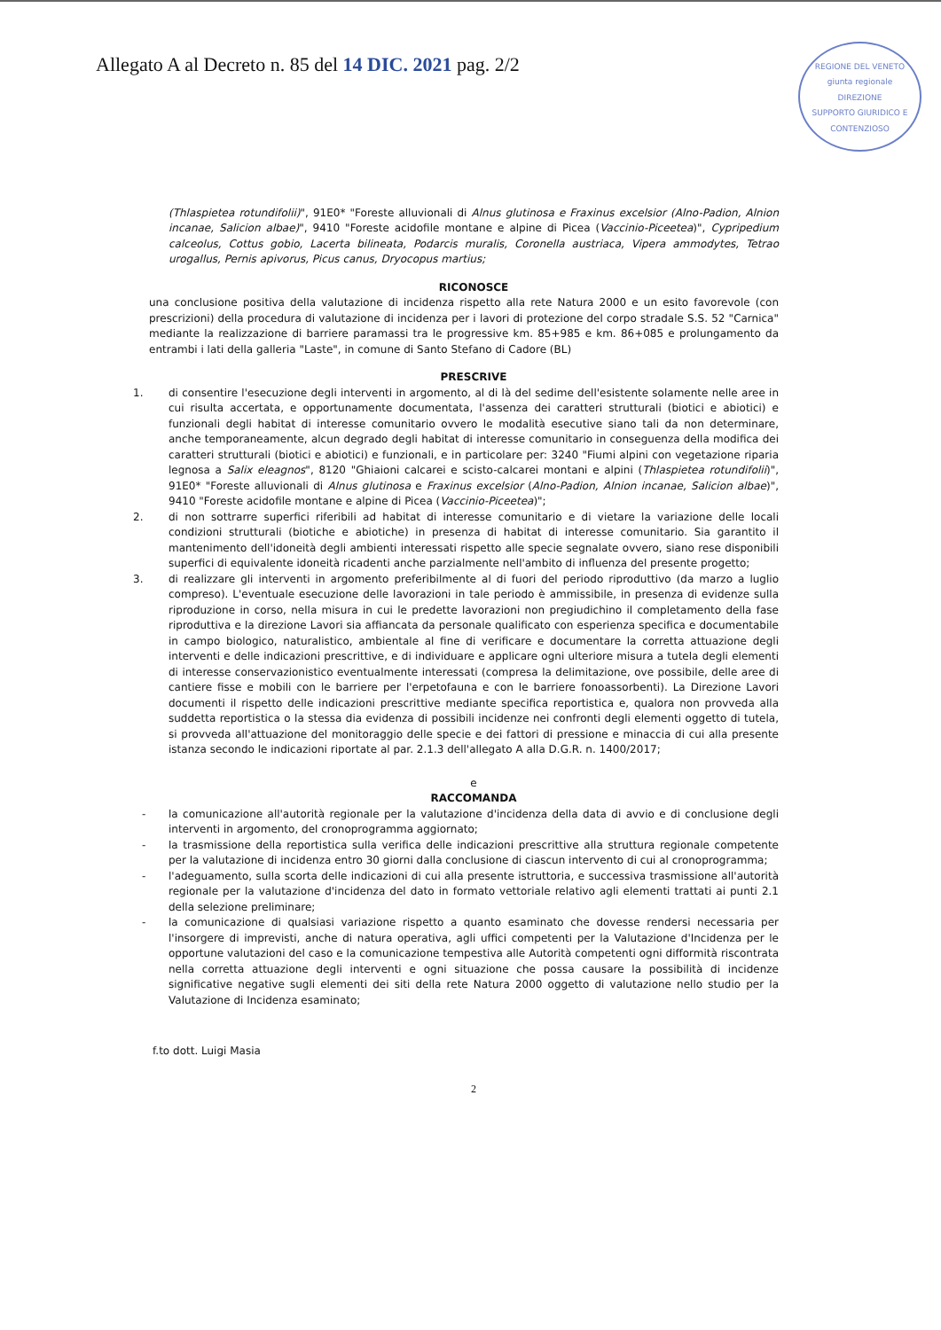REGIONE DEL VENETO
giunta regionale
DIREZIONE
SUPPORTO GIURIDICO E CONTENZIOSO
Allegato A al Decreto n. 85 del 14 DIC. 2021 pag. 2/2
(Thlaspietea rotundifolii)", 91E0* "Foreste alluvionali di Alnus glutinosa e Fraxinus excelsior (Alno-Padion, Alnion incanae, Salicion albae)", 9410 "Foreste acidofile montane e alpine di Picea (Vaccinio-Piceetea)", Cypripedium calceolus, Cottus gobio, Lacerta bilineata, Podarcis muralis, Coronella austriaca, Vipera ammodytes, Tetrao urogallus, Pernis apivorus, Picus canus, Dryocopus martius;
RICONOSCE
una conclusione positiva della valutazione di incidenza rispetto alla rete Natura 2000 e un esito favorevole (con prescrizioni) della procedura di valutazione di incidenza per i lavori di protezione del corpo stradale S.S. 52 "Carnica" mediante la realizzazione di barriere paramassi tra le progressive km. 85+985 e km. 86+085 e prolungamento da entrambi i lati della galleria "Laste", in comune di Santo Stefano di Cadore (BL)
PRESCRIVE
1. di consentire l'esecuzione degli interventi in argomento, al di là del sedime dell'esistente solamente nelle aree in cui risulta accertata, e opportunamente documentata, l'assenza dei caratteri strutturali (biotici e abiotici) e funzionali degli habitat di interesse comunitario ovvero le modalità esecutive siano tali da non determinare, anche temporaneamente, alcun degrado degli habitat di interesse comunitario in conseguenza della modifica dei caratteri strutturali (biotici e abiotici) e funzionali, e in particolare per: 3240 "Fiumi alpini con vegetazione riparia legnosa a Salix eleagnos", 8120 "Ghiaioni calcarei e scisto-calcarei montani e alpini (Thlaspietea rotundifolii)", 91E0* "Foreste alluvionali di Alnus glutinosa e Fraxinus excelsior (Alno-Padion, Alnion incanae, Salicion albae)", 9410 "Foreste acidofile montane e alpine di Picea (Vaccinio-Piceetea)";
2. di non sottrarre superfici riferibili ad habitat di interesse comunitario e di vietare la variazione delle locali condizioni strutturali (biotiche e abiotiche) in presenza di habitat di interesse comunitario. Sia garantito il mantenimento dell'idoneità degli ambienti interessati rispetto alle specie segnalate ovvero, siano rese disponibili superfici di equivalente idoneità ricadenti anche parzialmente nell'ambito di influenza del presente progetto;
3. di realizzare gli interventi in argomento preferibilmente al di fuori del periodo riproduttivo (da marzo a luglio compreso). L'eventuale esecuzione delle lavorazioni in tale periodo è ammissibile, in presenza di evidenze sulla riproduzione in corso, nella misura in cui le predette lavorazioni non pregiudichino il completamento della fase riproduttiva e la direzione Lavori sia affiancata da personale qualificato con esperienza specifica e documentabile in campo biologico, naturalistico, ambientale al fine di verificare e documentare la corretta attuazione degli interventi e delle indicazioni prescrittive, e di individuare e applicare ogni ulteriore misura a tutela degli elementi di interesse conservazionistico eventualmente interessati (compresa la delimitazione, ove possibile, delle aree di cantiere fisse e mobili con le barriere per l'erpetofauna e con le barriere fonoassorbenti). La Direzione Lavori documenti il rispetto delle indicazioni prescrittive mediante specifica reportistica e, qualora non provveda alla suddetta reportistica o la stessa dia evidenza di possibili incidenze nei confronti degli elementi oggetto di tutela, si provveda all'attuazione del monitoraggio delle specie e dei fattori di pressione e minaccia di cui alla presente istanza secondo le indicazioni riportate al par. 2.1.3 dell'allegato A alla D.G.R. n. 1400/2017;
e
RACCOMANDA
- la comunicazione all'autorità regionale per la valutazione d'incidenza della data di avvio e di conclusione degli interventi in argomento, del cronoprogramma aggiornato;
- la trasmissione della reportistica sulla verifica delle indicazioni prescrittive alla struttura regionale competente per la valutazione di incidenza entro 30 giorni dalla conclusione di ciascun intervento di cui al cronoprogramma;
- l'adeguamento, sulla scorta delle indicazioni di cui alla presente istruttoria, e successiva trasmissione all'autorità regionale per la valutazione d'incidenza del dato in formato vettoriale relativo agli elementi trattati ai punti 2.1 della selezione preliminare;
- la comunicazione di qualsiasi variazione rispetto a quanto esaminato che dovesse rendersi necessaria per l'insorgere di imprevisti, anche di natura operativa, agli uffici competenti per la Valutazione d'Incidenza per le opportune valutazioni del caso e la comunicazione tempestiva alle Autorità competenti ogni difformità riscontrata nella corretta attuazione degli interventi e ogni situazione che possa causare la possibilità di incidenze significative negative sugli elementi dei siti della rete Natura 2000 oggetto di valutazione nello studio per la Valutazione di Incidenza esaminato;
f.to dott. Luigi Masia
2